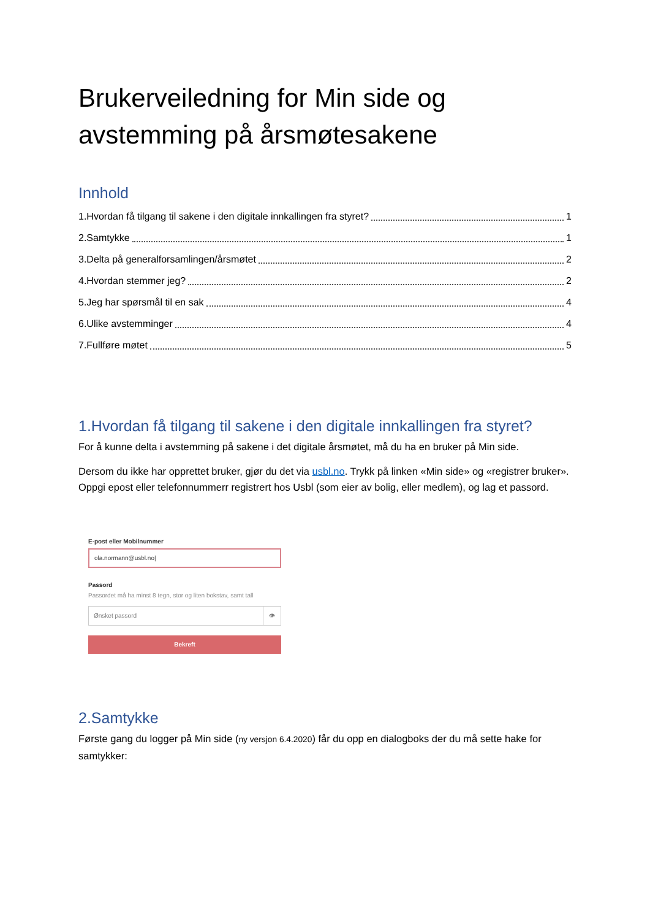Brukerveiledning for Min side og avstemming på årsmøtesakene
Innhold
1.Hvordan få tilgang til sakene i den digitale innkallingen fra styret? 1
2.Samtykke 1
3.Delta på generalforsamlingen/årsmøtet 2
4.Hvordan stemmer jeg? 2
5.Jeg har spørsmål til en sak 4
6.Ulike avstemminger 4
7.Fullføre møtet 5
1.Hvordan få tilgang til sakene i den digitale innkallingen fra styret?
For å kunne delta i avstemming på sakene i det digitale årsmøtet, må du ha en bruker på Min side.
Dersom du ikke har opprettet bruker, gjør du det via usbl.no. Trykk på linken «Min side» og «registrer bruker». Oppgi epost eller telefonnummerr registrert hos Usbl (som eier av bolig, eller medlem), og lag et passord.
E-post eller Mobilnummer
ola.normann@usbl.no|
Passord
Passordet må ha minst 8 tegn, stor og liten bokstav, samt tall
Ønsket passord 👁
Bekreft
2.Samtykke
Første gang du logger på Min side (ny versjon 6.4.2020) får du opp en dialogboks der du må sette hake for samtykker: